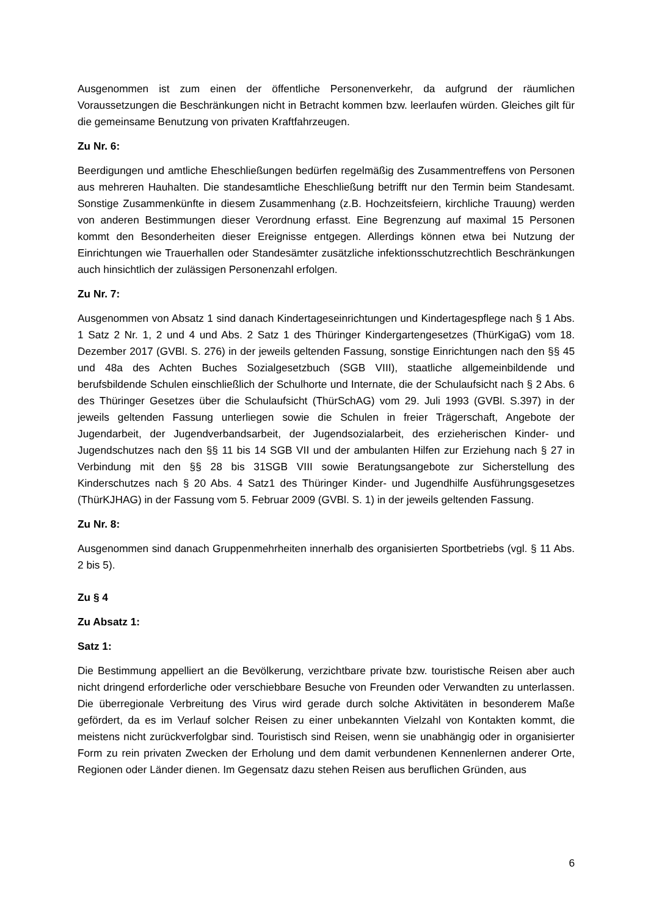Ausgenommen ist zum einen der öffentliche Personenverkehr, da aufgrund der räumlichen Voraussetzungen die Beschränkungen nicht in Betracht kommen bzw. leerlaufen würden. Gleiches gilt für die gemeinsame Benutzung von privaten Kraftfahrzeugen.
Zu Nr. 6:
Beerdigungen und amtliche Eheschließungen bedürfen regelmäßig des Zusammentreffens von Personen aus mehreren Hauhalten. Die standesamtliche Eheschließung betrifft nur den Termin beim Standesamt. Sonstige Zusammenkünfte in diesem Zusammenhang (z.B. Hochzeitsfeiern, kirchliche Trauung) werden von anderen Bestimmungen dieser Verordnung erfasst. Eine Begrenzung auf maximal 15 Personen kommt den Besonderheiten dieser Ereignisse entgegen. Allerdings können etwa bei Nutzung der Einrichtungen wie Trauerhallen oder Standesämter zusätzliche infektionsschutzrechtlich Beschränkungen auch hinsichtlich der zulässigen Personenzahl erfolgen.
Zu Nr. 7:
Ausgenommen von Absatz 1 sind danach Kindertageseinrichtungen und Kindertagespflege nach § 1 Abs. 1 Satz 2 Nr. 1, 2 und 4 und Abs. 2 Satz 1 des Thüringer Kindergartengesetzes (ThürKigaG) vom 18. Dezember 2017 (GVBl. S. 276) in der jeweils geltenden Fassung, sonstige Einrichtungen nach den §§ 45 und 48a des Achten Buches Sozialgesetzbuch (SGB VIII), staatliche allgemeinbildende und berufsbildende Schulen einschließlich der Schulhorte und Internate, die der Schulaufsicht nach § 2 Abs. 6 des Thüringer Gesetzes über die Schulaufsicht (ThürSchAG) vom 29. Juli 1993 (GVBl. S.397) in der jeweils geltenden Fassung unterliegen sowie die Schulen in freier Trägerschaft, Angebote der Jugendarbeit, der Jugendverbandsarbeit, der Jugendsozialarbeit, des erzieherischen Kinder- und Jugendschutzes nach den §§ 11 bis 14 SGB VII und der ambulanten Hilfen zur Erziehung nach § 27 in Verbindung mit den §§ 28 bis 31SGB VIII sowie Beratungsangebote zur Sicherstellung des Kinderschutzes nach § 20 Abs. 4 Satz1 des Thüringer Kinder- und Jugendhilfe Ausführungsgesetzes (ThürKJHAG) in der Fassung vom 5. Februar 2009 (GVBl. S. 1) in der jeweils geltenden Fassung.
Zu Nr. 8:
Ausgenommen sind danach Gruppenmehrheiten innerhalb des organisierten Sportbetriebs (vgl. § 11 Abs. 2 bis 5).
Zu § 4
Zu Absatz 1:
Satz 1:
Die Bestimmung appelliert an die Bevölkerung, verzichtbare private bzw. touristische Reisen aber auch nicht dringend erforderliche oder verschiebbare Besuche von Freunden oder Verwandten zu unterlassen. Die überregionale Verbreitung des Virus wird gerade durch solche Aktivitäten in besonderem Maße gefördert, da es im Verlauf solcher Reisen zu einer unbekannten Vielzahl von Kontakten kommt, die meistens nicht zurückverfolgbar sind. Touristisch sind Reisen, wenn sie unabhängig oder in organisierter Form zu rein privaten Zwecken der Erholung und dem damit verbundenen Kennenlernen anderer Orte, Regionen oder Länder dienen. Im Gegensatz dazu stehen Reisen aus beruflichen Gründen, aus
6